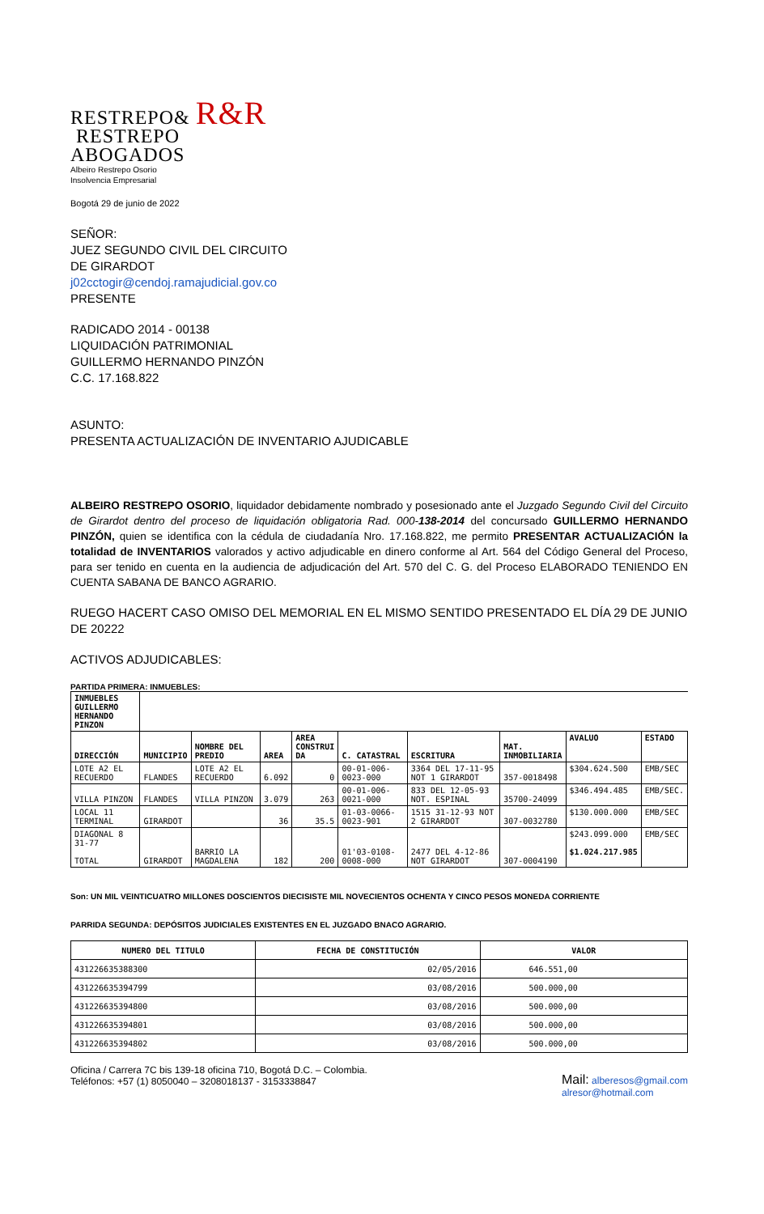RESTREPO& R&R
RESTREPO
ABOGADOS
Albeiro Restrepo Osorio
Insolvencia Empresarial
Bogotá 29 de junio de 2022
SEÑOR:
JUEZ SEGUNDO CIVIL DEL CIRCUITO
DE GIRARDOT
j02cctogir@cendoj.ramajudicial.gov.co
PRESENTE
RADICADO 2014 - 00138
LIQUIDACIÓN PATRIMONIAL
GUILLERMO HERNANDO PINZÓN
C.C. 17.168.822
ASUNTO:
PRESENTA ACTUALIZACIÓN DE INVENTARIO AJUDICABLE
ALBEIRO RESTREPO OSORIO, liquidador debidamente nombrado y posesionado ante el Juzgado Segundo Civil del Circuito de Girardot dentro del proceso de liquidación obligatoria Rad. 000-138-2014 del concursado GUILLERMO HERNANDO PINZÓN, quien se identifica con la cédula de ciudadanía Nro. 17.168.822, me permito PRESENTAR ACTUALIZACIÓN la totalidad de INVENTARIOS valorados y activo adjudicable en dinero conforme al Art. 564 del Código General del Proceso, para ser tenido en cuenta en la audiencia de adjudicación del Art. 570 del C. G. del Proceso ELABORADO TENIENDO EN CUENTA SABANA DE BANCO AGRARIO.
RUEGO HACERT CASO OMISO DEL MEMORIAL EN EL MISMO SENTIDO PRESENTADO EL DÍA 29 DE JUNIO DE 20222
ACTIVOS ADJUDICABLES:
PARTIDA PRIMERA: INMUEBLES:
| INMUEBLES GUILLERMO HERNANDO PINZON | | | | | | | | | |
| DIRECCIÓN | MUNICIPIO | NOMBRE DEL PREDIO | AREA | AREA CONSTRUI DA | C. CATASTRAL | ESCRITURA | MAT. INMOBILIARIA | AVALUO | ESTADO |
| LOTE A2 EL RECUERDO | FLANDES | LOTE A2 EL RECUERDO | 6.092 | 0 | 00-01-006-0023-000 | 3364 DEL 17-11-95 NOT 1 GIRARDOT | 357-0018498 | $304.624.500 | EMB/SEC |
| VILLA PINZON | FLANDES | VILLA PINZON | 3.079 | 263 | 00-01-006-0021-000 | 833 DEL 12-05-93 NOT. ESPINAL | 35700-24099 | $346.494.485 | EMB/SEC. |
| LOCAL 11 TERMINAL | GIRARDOT | | 36 | 35.5 | 01-03-0066-0023-901 | 1515 31-12-93 NOT 2 GIRARDOT | 307-0032780 | $130.000.000 | EMB/SEC |
| DIAGONAL 8 31-77 TOTAL | GIRARDOT | BARRIO LA MAGDALENA | 182 | 200 | 01'03-0108-0008-000 | 2477 DEL 4-12-86 NOT GIRARDOT | 307-0004190 | $243.099.000 $1.024.217.985 | EMB/SEC |
Son: UN MIL VEINTICUATRO MILLONES DOSCIENTOS DIECISISTE MIL NOVECIENTOS OCHENTA Y CINCO PESOS MONEDA CORRIENTE
PARRIDA SEGUNDA: DEPÓSITOS JUDICIALES EXISTENTES EN EL JUZGADO BNACO AGRARIO.
| NUMERO DEL TITULO | FECHA DE CONSTITUCIÓN | VALOR |
| --- | --- | --- |
| 431226635388300 | 02/05/2016 | 646.551,00 |
| 431226635394799 | 03/08/2016 | 500.000,00 |
| 431226635394800 | 03/08/2016 | 500.000,00 |
| 431226635394801 | 03/08/2016 | 500.000,00 |
| 431226635394802 | 03/08/2016 | 500.000,00 |
Oficina / Carrera 7C bis 139-18 oficina 710, Bogotá D.C. – Colombia.
Teléfonos: +57 (1) 8050040 – 3208018137 - 3153338847
Mail: alberesos@gmail.com
alresor@hotmail.com